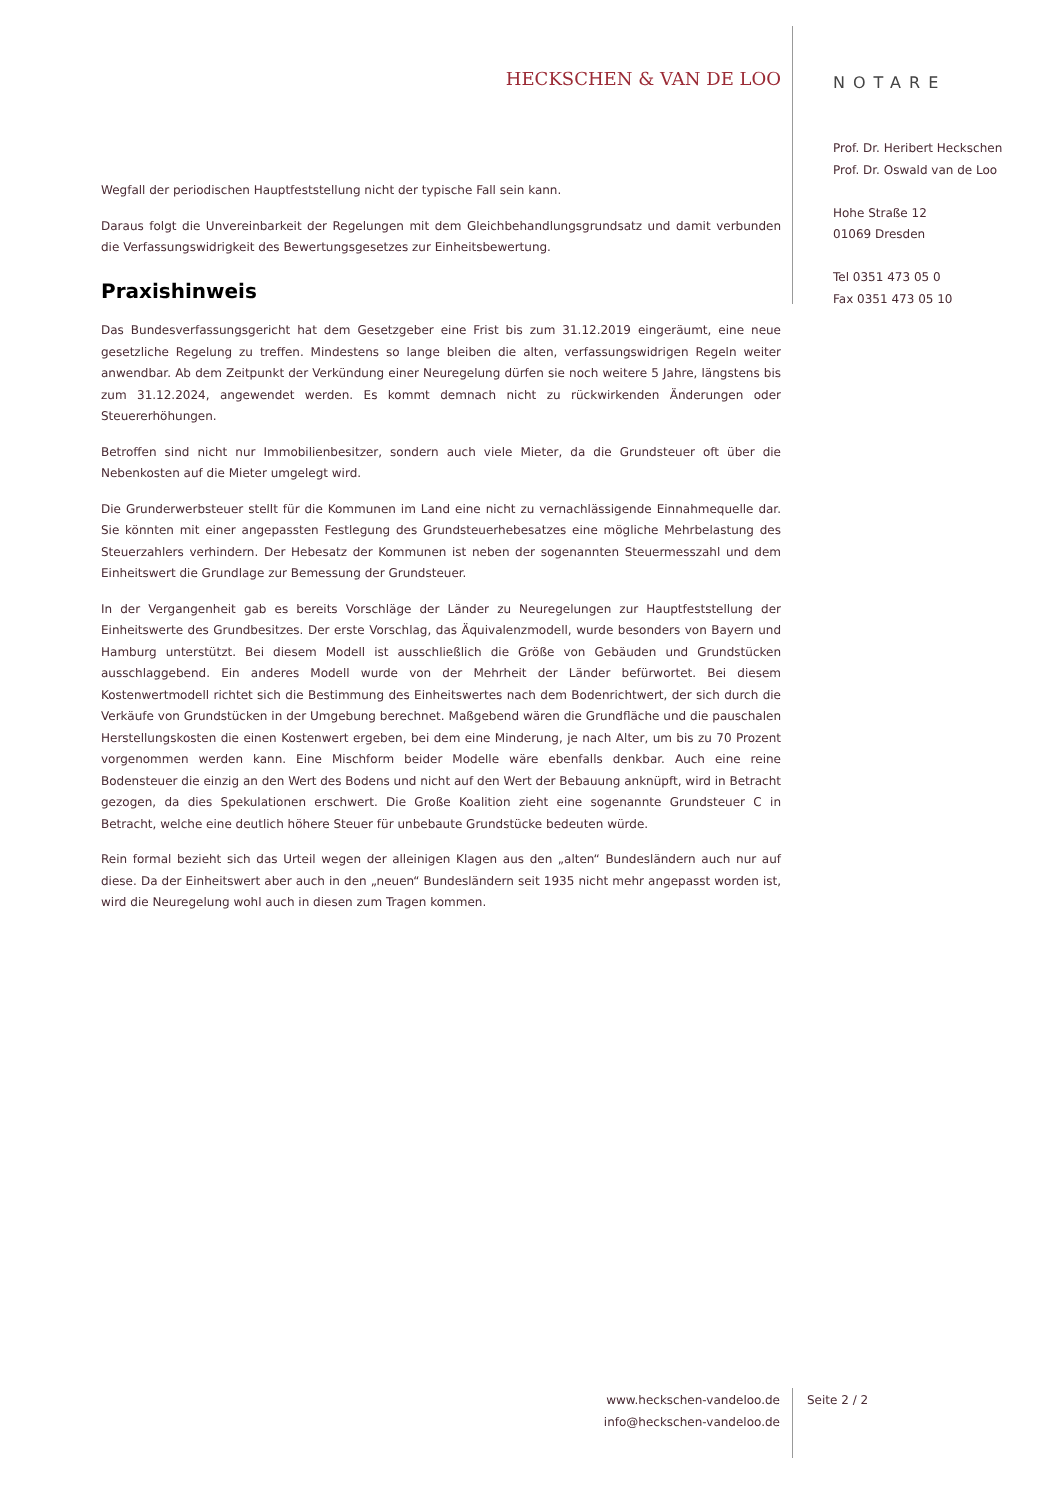HECKSCHEN & VAN DE LOO
Wegfall der periodischen Hauptfeststellung nicht der typische Fall sein kann.
Daraus folgt die Unvereinbarkeit der Regelungen mit dem Gleichbehandlungsgrundsatz und damit verbunden die Verfassungswidrigkeit des Bewertungsgesetzes zur Einheitsbewertung.
Praxishinweis
Das Bundesverfassungsgericht hat dem Gesetzgeber eine Frist bis zum 31.12.2019 eingeräumt, eine neue gesetzliche Regelung zu treffen. Mindestens so lange bleiben die alten, verfassungswidrigen Regeln weiter anwendbar. Ab dem Zeitpunkt der Verkündung einer Neuregelung dürfen sie noch weitere 5 Jahre, längstens bis zum 31.12.2024, angewendet werden. Es kommt demnach nicht zu rückwirkenden Änderungen oder Steuererhöhungen.
Betroffen sind nicht nur Immobilienbesitzer, sondern auch viele Mieter, da die Grundsteuer oft über die Nebenkosten auf die Mieter umgelegt wird.
Die Grunderwerbsteuer stellt für die Kommunen im Land eine nicht zu vernachlässigende Einnahmequelle dar. Sie könnten mit einer angepassten Festlegung des Grundsteuerhebesatzes eine mögliche Mehrbelastung des Steuerzahlers verhindern. Der Hebesatz der Kommunen ist neben der sogenannten Steuermesszahl und dem Einheitswert die Grundlage zur Bemessung der Grundsteuer.
In der Vergangenheit gab es bereits Vorschläge der Länder zu Neuregelungen zur Hauptfeststellung der Einheitswerte des Grundbesitzes. Der erste Vorschlag, das Äquivalenzmodell, wurde besonders von Bayern und Hamburg unterstützt. Bei diesem Modell ist ausschließlich die Größe von Gebäuden und Grundstücken ausschlaggebend. Ein anderes Modell wurde von der Mehrheit der Länder befürwortet. Bei diesem Kostenwertmodell richtet sich die Bestimmung des Einheitswertes nach dem Bodenrichtwert, der sich durch die Verkäufe von Grundstücken in der Umgebung berechnet. Maßgebend wären die Grundfläche und die pauschalen Herstellungskosten die einen Kostenwert ergeben, bei dem eine Minderung, je nach Alter, um bis zu 70 Prozent vorgenommen werden kann. Eine Mischform beider Modelle wäre ebenfalls denkbar. Auch eine reine Bodensteuer die einzig an den Wert des Bodens und nicht auf den Wert der Bebauung anknüpft, wird in Betracht gezogen, da dies Spekulationen erschwert. Die Große Koalition zieht eine sogenannte Grundsteuer C in Betracht, welche eine deutlich höhere Steuer für unbebaute Grundstücke bedeuten würde.
Rein formal bezieht sich das Urteil wegen der alleinigen Klagen aus den „alten“ Bundesländern auch nur auf diese. Da der Einheitswert aber auch in den „neuen“ Bundesländern seit 1935 nicht mehr angepasst worden ist, wird die Neuregelung wohl auch in diesen zum Tragen kommen.
NOTARE
Prof. Dr. Heribert Heckschen
Prof. Dr. Oswald van de Loo
Hohe Straße 12
01069 Dresden
Tel 0351 473 05 0
Fax 0351 473 05 10
www.heckschen-vandeloo.de
info@heckschen-vandeloo.de
Seite 2 / 2